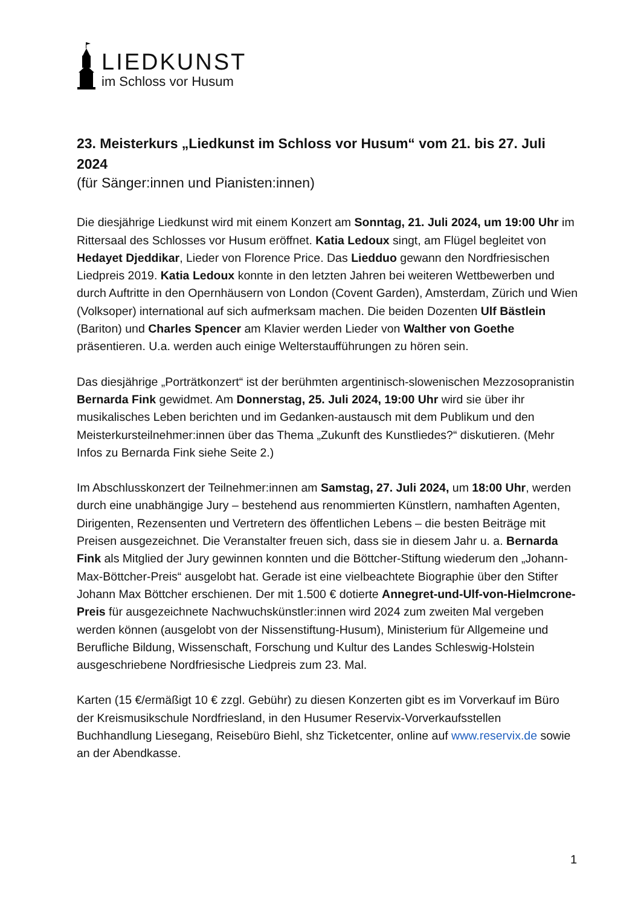LIEDKUNST
im Schloss vor Husum
23. Meisterkurs „Liedkunst im Schloss vor Husum“ vom 21. bis 27. Juli 2024
(für Sänger:innen und Pianisten:innen)
Die diesjährige Liedkunst wird mit einem Konzert am Sonntag, 21. Juli 2024, um 19:00 Uhr im Rittersaal des Schlosses vor Husum eröffnet. Katia Ledoux singt, am Flügel begleitet von Hedayet Djeddikar, Lieder von Florence Price. Das Liedduo gewann den Nordfriesischen Liedpreis 2019. Katia Ledoux konnte in den letzten Jahren bei weiteren Wettbewerben und durch Auftritte in den Opernhäusern von London (Covent Garden), Amsterdam, Zürich und Wien (Volksoper) international auf sich aufmerksam machen. Die beiden Dozenten Ulf Bästlein (Bariton) und Charles Spencer am Klavier werden Lieder von Walther von Goethe präsentieren. U.a. werden auch einige Welterstaufführungen zu hören sein.
Das diesjährige „Porträtkonzert“ ist der berühmten argentinisch-slowenischen Mezzosopranistin Bernarda Fink gewidmet. Am Donnerstag, 25. Juli 2024, 19:00 Uhr wird sie über ihr musikalisches Leben berichten und im Gedanken-austausch mit dem Publikum und den Meisterkursteilnehmer:innen über das Thema „Zukunft des Kunstliedes?“ diskutieren. (Mehr Infos zu Bernarda Fink siehe Seite 2.)
Im Abschlusskonzert der Teilnehmer:innen am Samstag, 27. Juli 2024, um 18:00 Uhr, werden durch eine unabhängige Jury – bestehend aus renommierten Künstlern, namhaften Agenten, Dirigenten, Rezensenten und Vertretern des öffentlichen Lebens – die besten Beiträge mit Preisen ausgezeichnet. Die Veranstalter freuen sich, dass sie in diesem Jahr u. a. Bernarda Fink als Mitglied der Jury gewinnen konnten und die Böttcher-Stiftung wiederum den „Johann-Max-Böttcher-Preis“ ausgelobt hat. Gerade ist eine vielbeachtete Biographie über den Stifter Johann Max Böttcher erschienen. Der mit 1.500 € dotierte Annegret-und-Ulf-von-Hielmcrone-Preis für ausgezeichnete Nachwuchskünstler:innen wird 2024 zum zweiten Mal vergeben werden können (ausgelobt von der Nissenstiftung-Husum), Ministerium für Allgemeine und Berufliche Bildung, Wissenschaft, Forschung und Kultur des Landes Schleswig-Holstein ausgeschriebene Nordfriesische Liedpreis zum 23. Mal.
Karten (15 €/ermäßigt 10 € zzgl. Gebühr) zu diesen Konzerten gibt es im Vorverkauf im Büro der Kreismusikschule Nordfriesland, in den Husumer Reservix-Vorverkaufsstellen Buchhandlung Liesegang, Reisebüro Biehl, shz Ticketcenter, online auf www.reservix.de sowie an der Abendkasse.
1